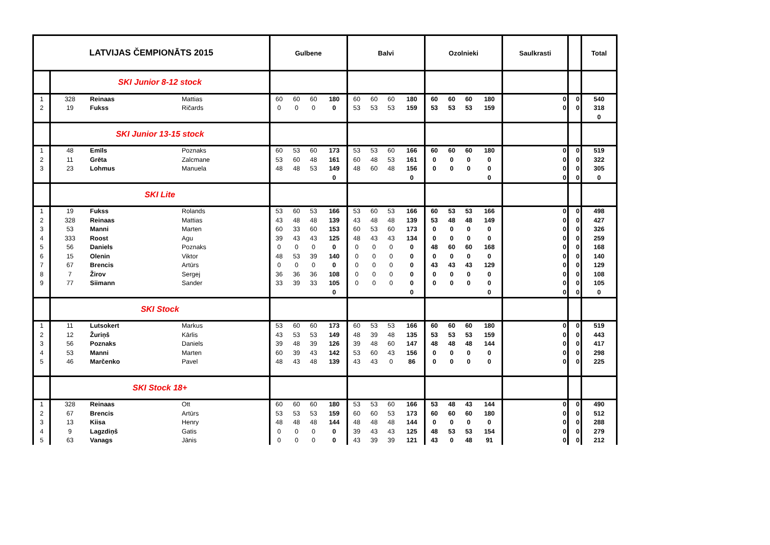| LATVIJAS ČEMPIONĀTS 2015 | | | | Gulbene | | | | Balvi | | | | Ozolnieki | | | | Saulkrasti | | Total |
| --- | --- | --- | --- | --- | --- | --- | --- | --- | --- | --- | --- | --- | --- | --- | --- | --- | --- | --- |
| | SKI Junior 8-12 stock | | | | | | | | | | | | | | | | | |
| 1 | 328 | Reinaas | Mattias | 60 | 60 | 60 | 180 | 60 | 60 | 60 | 180 | 60 | 60 | 60 | 180 | 0 | 0 | 540 |
| 2 | 19 | Fukss | Ričards | 0 | 0 | 0 | 0 | 53 | 53 | 53 | 159 | 53 | 53 | 53 | 159 | 0 | 0 | 318 |
| | | | | | | | | | | | | | | | | | | 0 |
| | SKI Junior 13-15 stock | | | | | | | | | | | | | | | | | |
| 1 | 48 | Emīls | Poznaks | 60 | 53 | 60 | 173 | 53 | 53 | 60 | 166 | 60 | 60 | 60 | 180 | 0 | 0 | 519 |
| 2 | 11 | Grēta | Zalcmane | 53 | 60 | 48 | 161 | 60 | 48 | 53 | 161 | 0 | 0 | 0 | 0 | 0 | 0 | 322 |
| 3 | 23 | Lohmus | Manuela | 48 | 48 | 53 | 149 | 48 | 60 | 48 | 156 | 0 | 0 | 0 | 0 | 0 | 0 | 305 |
| | | | | | | | 0 | | | | 0 | | | | 0 | 0 | 0 | 0 |
| | SKI Lite | | | | | | | | | | | | | | | | | |
| 1 | 19 | Fukss | Rolands | 53 | 60 | 53 | 166 | 53 | 60 | 53 | 166 | 60 | 53 | 53 | 166 | 0 | 0 | 498 |
| 2 | 328 | Reinaas | Mattias | 43 | 48 | 48 | 139 | 43 | 48 | 48 | 139 | 53 | 48 | 48 | 149 | 0 | 0 | 427 |
| 3 | 53 | Manni | Marten | 60 | 33 | 60 | 153 | 60 | 53 | 60 | 173 | 0 | 0 | 0 | 0 | 0 | 0 | 326 |
| 4 | 333 | Roost | Agu | 39 | 43 | 43 | 125 | 48 | 43 | 43 | 134 | 0 | 0 | 0 | 0 | 0 | 0 | 259 |
| 5 | 56 | Daniels | Poznaks | 0 | 0 | 0 | 0 | 0 | 0 | 0 | 0 | 48 | 60 | 60 | 168 | 0 | 0 | 168 |
| 6 | 15 | Olenin | Viktor | 48 | 53 | 39 | 140 | 0 | 0 | 0 | 0 | 0 | 0 | 0 | 0 | 0 | 0 | 140 |
| 7 | 67 | Brencis | Artūrs | 0 | 0 | 0 | 0 | 0 | 0 | 0 | 0 | 43 | 43 | 43 | 129 | 0 | 0 | 129 |
| 8 | 7 | Žirov | Sergej | 36 | 36 | 36 | 108 | 0 | 0 | 0 | 0 | 0 | 0 | 0 | 0 | 0 | 0 | 108 |
| 9 | 77 | Siimann | Sander | 33 | 39 | 33 | 105 | 0 | 0 | 0 | 0 | 0 | 0 | 0 | 0 | 0 | 0 | 105 |
| | | | | | | | 0 | | | | 0 | | | | 0 | 0 | 0 | 0 |
| | SKI Stock | | | | | | | | | | | | | | | | | |
| 1 | 11 | Lutsokert | Markus | 53 | 60 | 60 | 173 | 60 | 53 | 53 | 166 | 60 | 60 | 60 | 180 | 0 | 0 | 519 |
| 2 | 12 | Žuriņš | Kārlis | 43 | 53 | 53 | 149 | 48 | 39 | 48 | 135 | 53 | 53 | 53 | 159 | 0 | 0 | 443 |
| 3 | 56 | Poznaks | Daniels | 39 | 48 | 39 | 126 | 39 | 48 | 60 | 147 | 48 | 48 | 48 | 144 | 0 | 0 | 417 |
| 4 | 53 | Manni | Marten | 60 | 39 | 43 | 142 | 53 | 60 | 43 | 156 | 0 | 0 | 0 | 0 | 0 | 0 | 298 |
| 5 | 46 | Marčenko | Pavel | 48 | 43 | 48 | 139 | 43 | 43 | 0 | 86 | 0 | 0 | 0 | 0 | 0 | 0 | 225 |
| | SKI Stock 18+ | | | | | | | | | | | | | | | | | |
| 1 | 328 | Reinaas | Ott | 60 | 60 | 60 | 180 | 53 | 53 | 60 | 166 | 53 | 48 | 43 | 144 | 0 | 0 | 490 |
| 2 | 67 | Brencis | Artūrs | 53 | 53 | 53 | 159 | 60 | 60 | 53 | 173 | 60 | 60 | 60 | 180 | 0 | 0 | 512 |
| 3 | 13 | Kiisa | Henry | 48 | 48 | 48 | 144 | 48 | 48 | 48 | 144 | 0 | 0 | 0 | 0 | 0 | 0 | 288 |
| 4 | 9 | Lagzdiņš | Gatis | 0 | 0 | 0 | 0 | 39 | 43 | 43 | 125 | 48 | 53 | 53 | 154 | 0 | 0 | 279 |
| 5 | 63 | Vanags | Jānis | 0 | 0 | 0 | 0 | 43 | 39 | 39 | 121 | 43 | 0 | 48 | 91 | 0 | 0 | 212 |